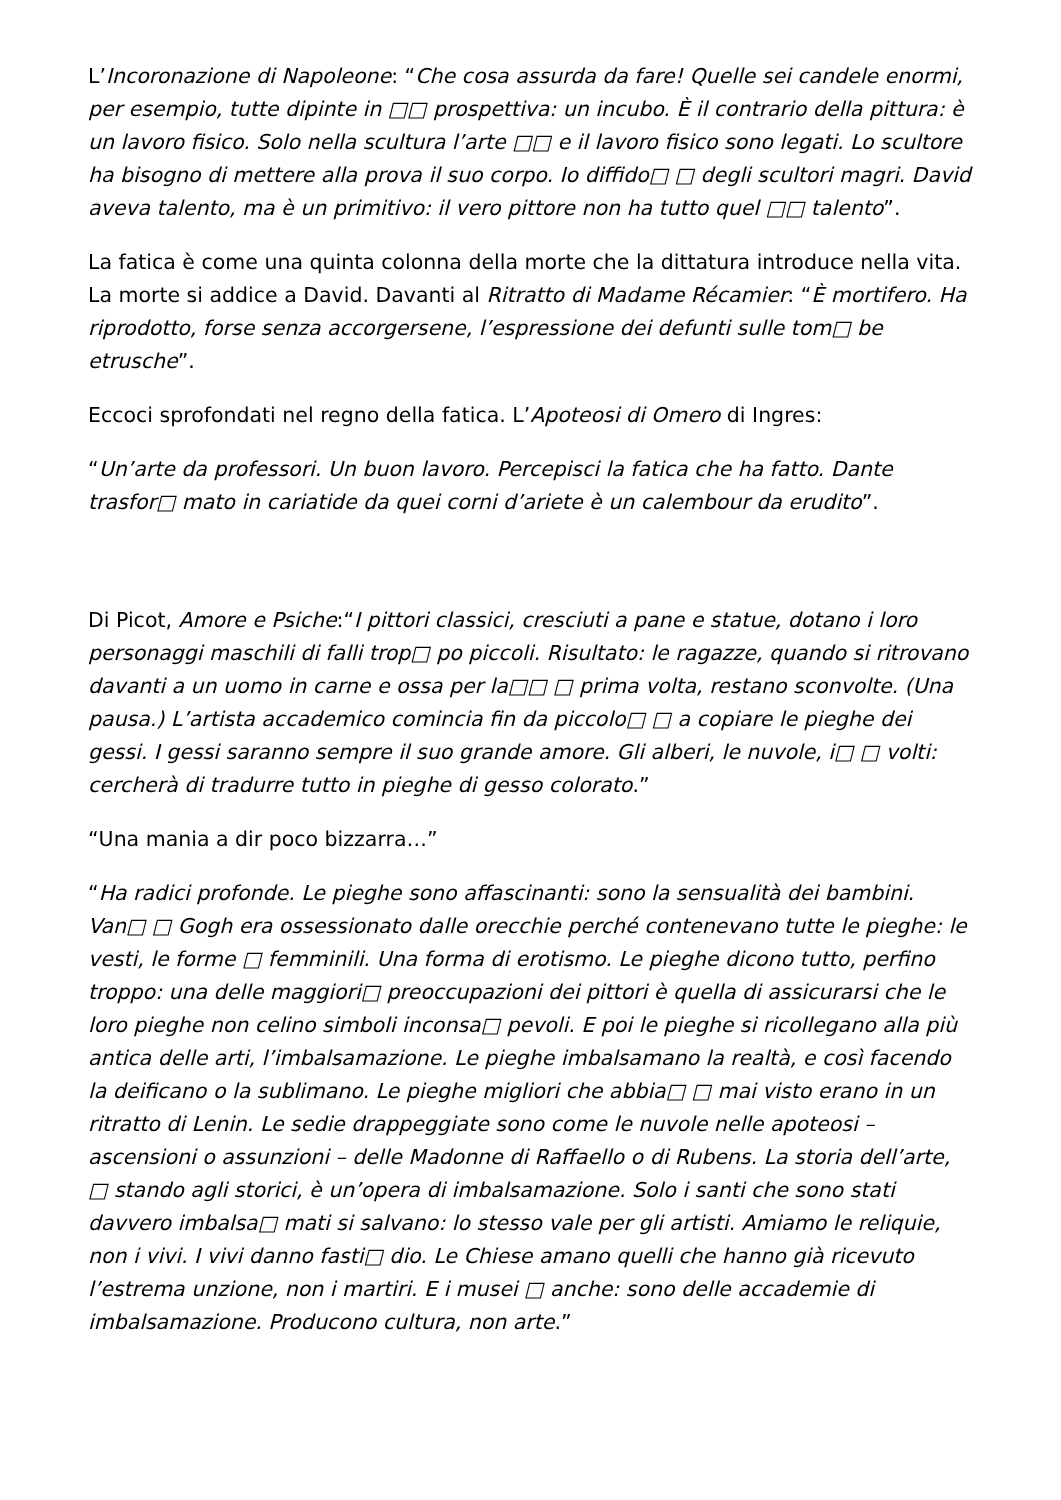L’Incoronazione di Napoleone: “Che cosa assurda da fare! Quelle sei candele enormi, per esempio, tutte dipinte in □□ prospettiva: un incubo. È il contrario della pittura: è un lavoro fisico. Solo nella scultura l’arte □□ e il lavoro fisico sono legati. Lo scultore ha bisogno di mettere alla prova il suo corpo. Io diffido□ □ degli scultori magri. David aveva talento, ma è un primitivo: il vero pittore non ha tutto quel □□ talento”.
La fatica è come una quinta colonna della morte che la dittatura introduce nella vita. La morte si addice a David. Davanti al Ritratto di Madame Récamier: “È mortifero. Ha riprodotto, forse senza accorgersene, l’espressione dei defunti sulle tom□ be etrusche”.
Eccoci sprofondati nel regno della fatica. L’Apoteosi di Omero di Ingres:
“Un’arte da professori. Un buon lavoro. Percepisci la fatica che ha fatto. Dante trasfor□ mato in cariatide da quei corni d’ariete è un calembour da erudito”.
Di Picot, Amore e Psiche:“I pittori classici, cresciuti a pane e statue, dotano i loro personaggi maschili di falli trop□ po piccoli. Risultato: le ragazze, quando si ritrovano davanti a un uomo in carne e ossa per la□□ □ prima volta, restano sconvolte. (Una pausa.) L’artista accademico comincia fin da piccolo□ □ a copiare le pieghe dei gessi. I gessi saranno sempre il suo grande amore. Gli alberi, le nuvole, i□ □ volti: cercherà di tradurre tutto in pieghe di gesso colorato.”
“Una mania a dir poco bizzarra…”
“Ha radici profonde. Le pieghe sono affascinanti: sono la sensualità dei bambini. Van□ □ Gogh era ossessionato dalle orecchie perché contenevano tutte le pieghe: le vesti, le forme □ femminili. Una forma di erotismo. Le pieghe dicono tutto, perfino troppo: una delle maggiori□ preoccupazioni dei pittori è quella di assicurarsi che le loro pieghe non celino simboli inconsa□ pevoli. E poi le pieghe si ricollegano alla più antica delle arti, l’imbalsamazione. Le pieghe imbalsamano la realtà, e così facendo la deificano o la sublimano. Le pieghe migliori che abbia□ □ mai visto erano in un ritratto di Lenin. Le sedie drappeggiate sono come le nuvole nelle apoteosi – ascensioni o assunzioni – delle Madonne di Raffaello o di Rubens. La storia dell’arte, □ stando agli storici, è un’opera di imbalsamazione. Solo i santi che sono stati davvero imbalsa□ mati si salvano: lo stesso vale per gli artisti. Amiamo le reliquie, non i vivi. I vivi danno fasti□ dio. Le Chiese amano quelli che hanno già ricevuto l’estrema unzione, non i martiri. E i musei □ anche: sono delle accademie di imbalsamazione. Producono cultura, non arte.”